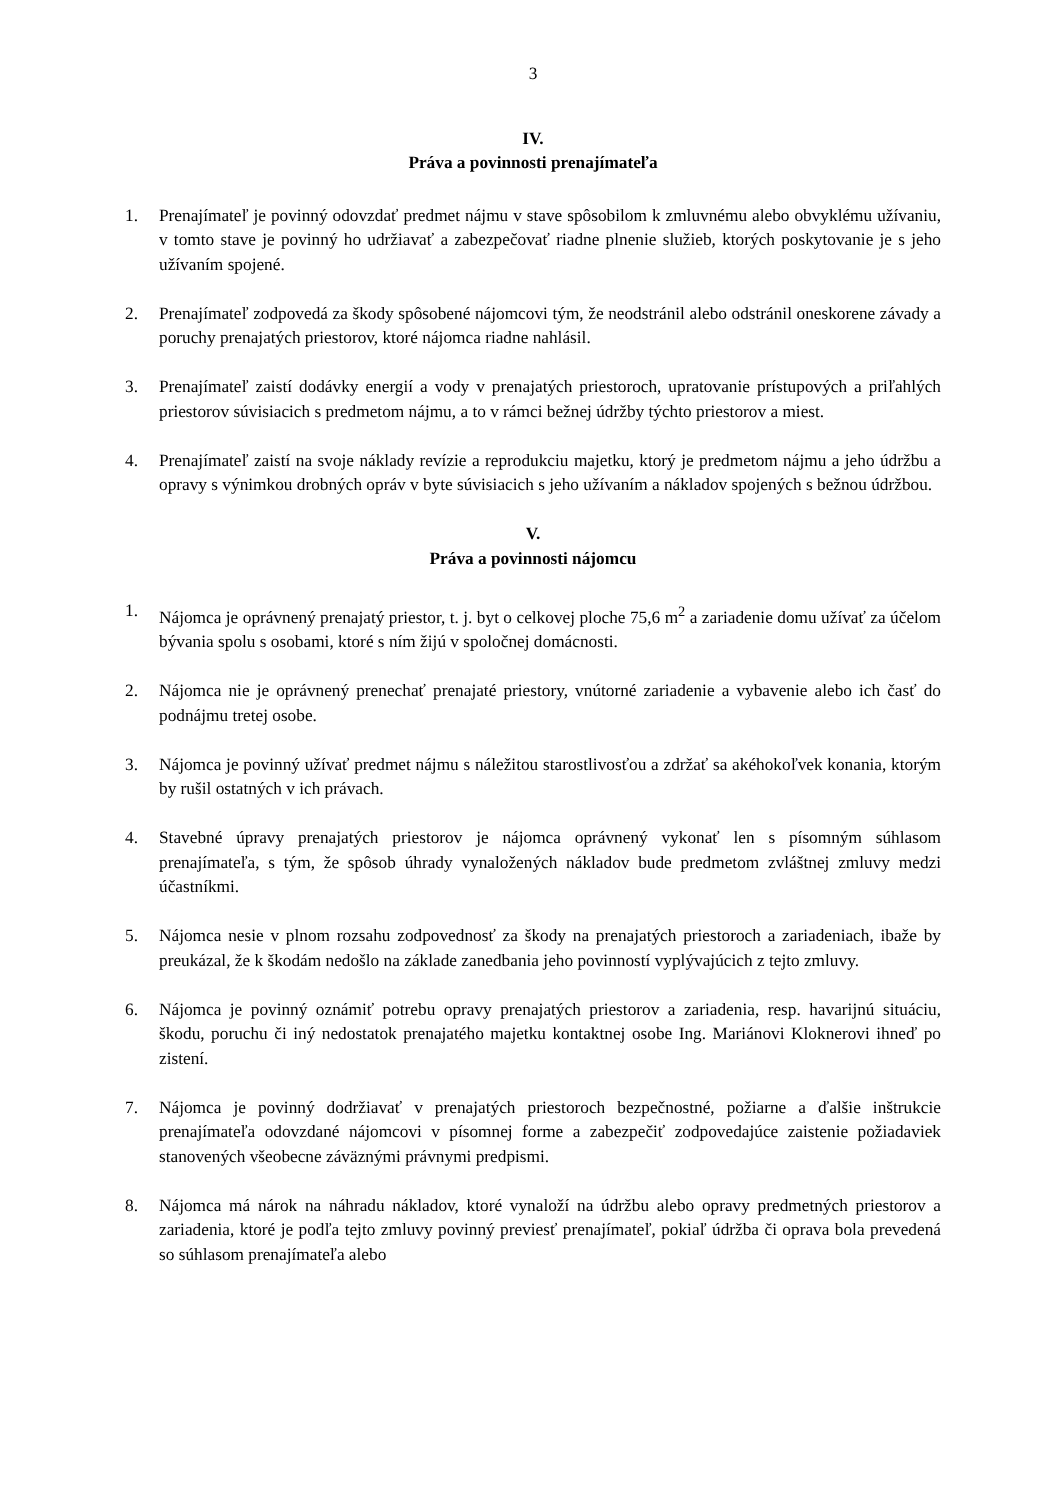3
IV.
Práva a povinnosti prenajímateľa
1. Prenajímateľ je povinný odovzdať predmet nájmu v stave spôsobilom k zmluvnému alebo obvyklému užívaniu, v tomto stave je povinný ho udržiavať a zabezpečovať riadne plnenie služieb, ktorých poskytovanie je s jeho užívaním spojené.
2. Prenajímateľ zodpovedá za škody spôsobené nájomcovi tým, že neodstránil alebo odstránil oneskorene závady a poruchy prenajatých priestorov, ktoré nájomca riadne nahlásil.
3. Prenajímateľ zaistí dodávky energií a vody v prenajatých priestoroch, upratovanie prístupových a priľahlých priestorov súvisiacich s predmetom nájmu, a to v rámci bežnej údržby týchto priestorov a miest.
4. Prenajímateľ zaistí na svoje náklady revízie a reprodukciu majetku, ktorý je predmetom nájmu a jeho údržbu a opravy s výnimkou drobných opráv v byte súvisiacich s jeho užívaním a nákladov spojených s bežnou údržbou.
V.
Práva a povinnosti nájomcu
1. Nájomca je oprávnený prenajatý priestor, t. j. byt o celkovej ploche 75,6 m<sup>2</sup> a zariadenie domu užívať za účelom bývania spolu s osobami, ktoré s ním žijú v spoločnej domácnosti.
2. Nájomca nie je oprávnený prenechať prenajaté priestory, vnútorné zariadenie a vybavenie alebo ich časť do podnájmu tretej osobe.
3. Nájomca je povinný užívať predmet nájmu s náležitou starostlivosťou a zdržať sa akéhokoľvek konania, ktorým by rušil ostatných v ich právach.
4. Stavebné úpravy prenajatých priestorov je nájomca oprávnený vykonať len s písomným súhlasom prenajímateľa, s tým, že spôsob úhrady vynaložených nákladov bude predmetom zvláštnej zmluvy medzi účastníkmi.
5. Nájomca nesie v plnom rozsahu zodpovednosť za škody na prenajatých priestoroch a zariadeniach, ibaže by preukázal, že k škodám nedošlo na základe zanedbania jeho povinností vyplývajúcich z tejto zmluvy.
6. Nájomca je povinný oznámiť potrebu opravy prenajatých priestorov a zariadenia, resp. havarijnú situáciu, škodu, poruchu či iný nedostatok prenajatého majetku kontaktnej osobe Ing. Mariánovi Kloknerovi ihneď po zistení.
7. Nájomca je povinný dodržiavať v prenajatých priestoroch bezpečnostné, požiarne a ďalšie inštrukcie prenajímateľa odovzdané nájomcovi v písomnej forme a zabezpečiť zodpovedajúce zaistenie požiadaviek stanovených všeobecne záväznými právnymi predpismi.
8. Nájomca má nárok na náhradu nákladov, ktoré vynaloží na údržbu alebo opravy predmetných priestorov a zariadenia, ktoré je podľa tejto zmluvy povinný previesť prenajímateľ, pokiaľ údržba či oprava bola prevedená so súhlasom prenajímateľa alebo